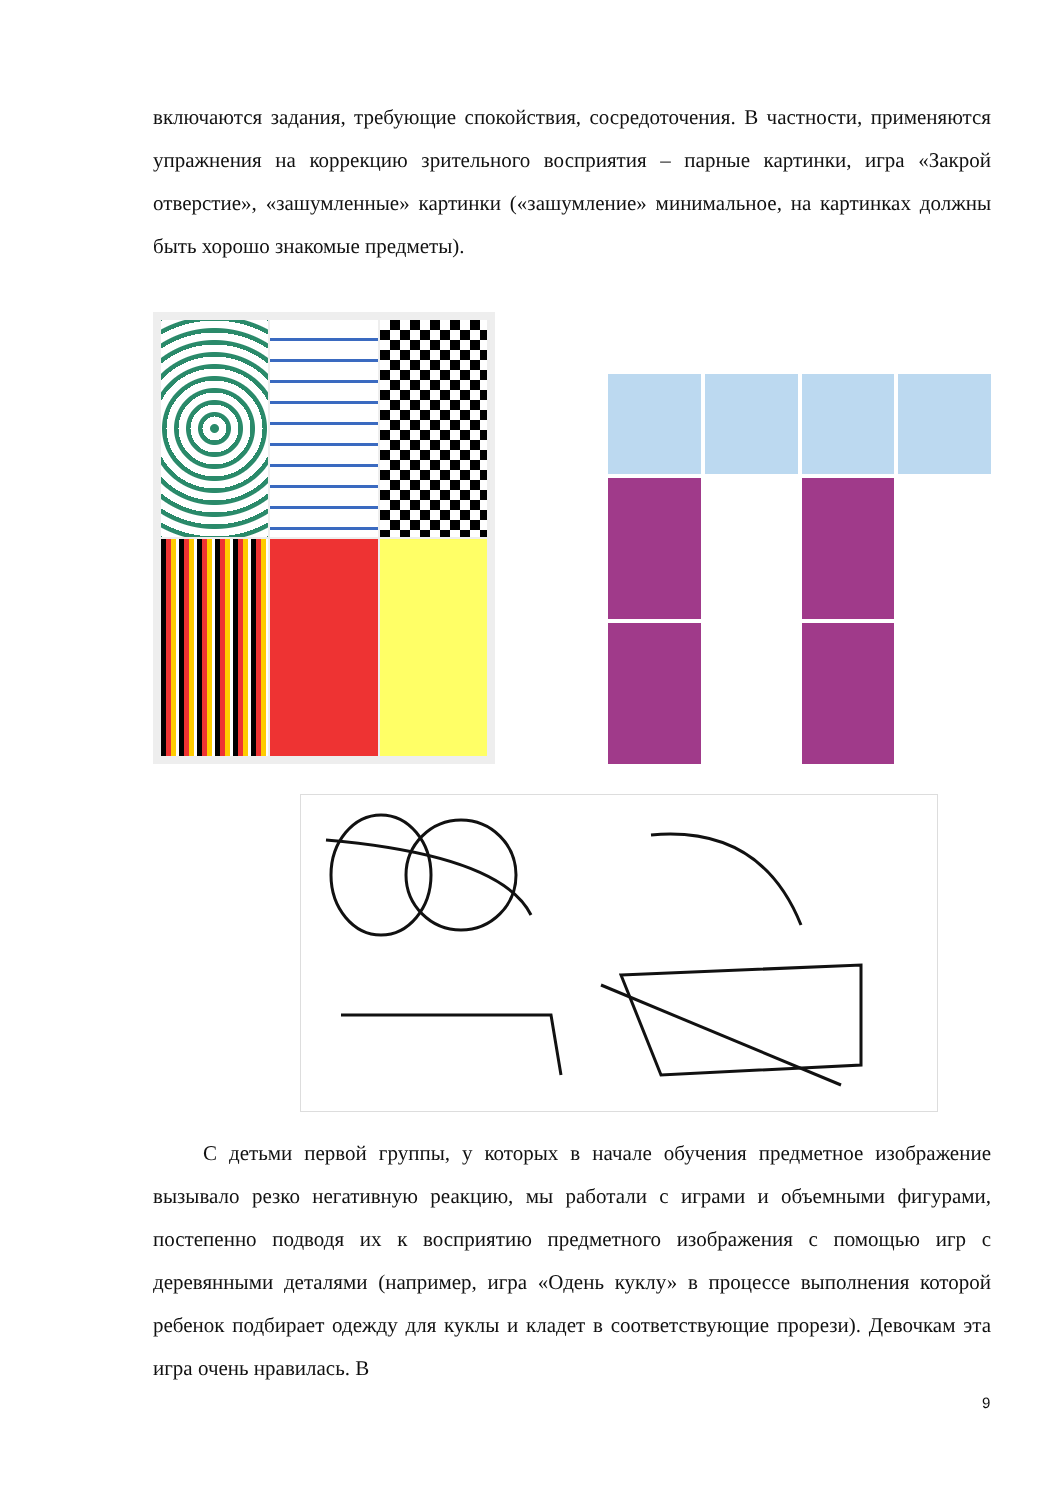включаются задания, требующие спокойствия, сосредоточения. В частности, применяются упражнения на коррекцию зрительного восприятия – парные картинки, игра «Закрой отверстие», «зашумленные» картинки («зашумление» минимальное, на картинках должны быть хорошо знакомые предметы).
С детьми первой группы, у которых в начале обучения предметное изображение вызывало резко негативную реакцию, мы работали с играми и объемными фигурами, постепенно подводя их к восприятию предметного изображения с помощью игр с деревянными деталями (например, игра «Одень куклу» в процессе выполнения которой ребенок подбирает одежду для куклы и кладет в соответствующие прорези). Девочкам эта игра очень нравилась. В
9